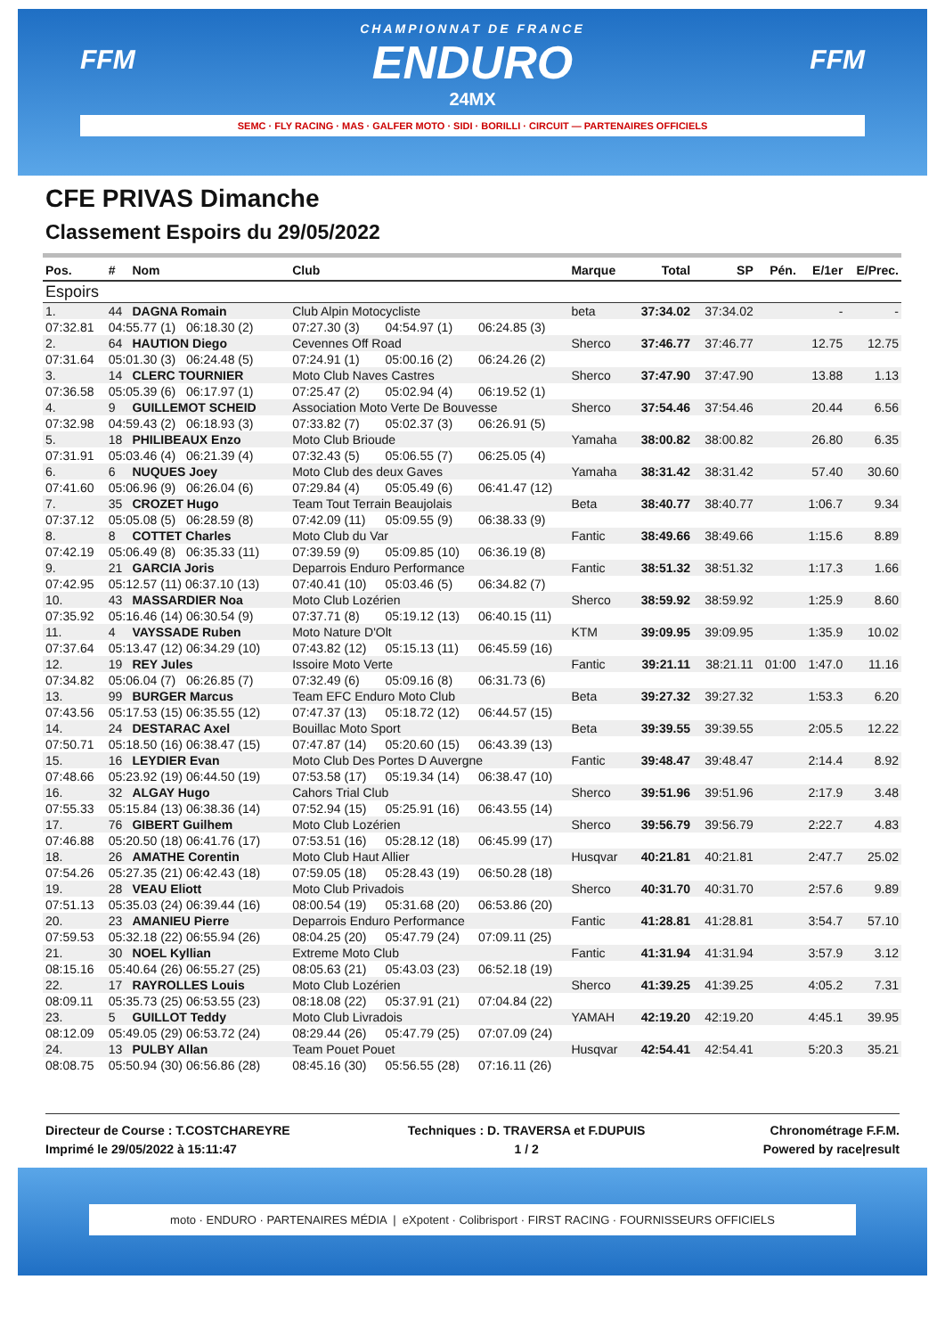FFM FFM
CHAMPIONNAT DE FRANCE
ENDURO
24MX
SEMC · FLY RACING · MAS · GALFER MOTO · SIDI · BORILLI · CIRCUIT — PARTENAIRES OFFICIELS
CFE PRIVAS Dimanche
Classement Espoirs du 29/05/2022
| Pos. | # | Nom | Club | | | Marque | Total | SP | Pén. | E/1er | E/Prec. |
| --- | --- | --- | --- | --- | --- | --- | --- | --- | --- | --- | --- |
| Espoirs | | | | | | | | | | | |
| 1. | 44 | DAGNA Romain | Club Alpin Motocycliste | | | beta | 37:34.02 | 37:34.02 | | - | - |
| 07:32.81 | 04:55.77 (1) 06:18.30 (2) | | 07:27.30 (3) | 04:54.97 (1) | 06:24.85 (3) | | | | | | |
| 2. | 64 | HAUTION Diego | Cevennes Off Road | | | Sherco | 37:46.77 | 37:46.77 | | 12.75 | 12.75 |
| 07:31.64 | 05:01.30 (3) 06:24.48 (5) | | 07:24.91 (1) | 05:00.16 (2) | 06:24.26 (2) | | | | | | |
| 3. | 14 | CLERC TOURNIER | Moto Club Naves Castres | | | Sherco | 37:47.90 | 37:47.90 | | 13.88 | 1.13 |
| 07:36.58 | 05:05.39 (6) 06:17.97 (1) | | 07:25.47 (2) | 05:02.94 (4) | 06:19.52 (1) | | | | | | |
| 4. | 9 | GUILLEMOT SCHEID | Association Moto Verte De Bouvesse | | | Sherco | 37:54.46 | 37:54.46 | | 20.44 | 6.56 |
| 07:32.98 | 04:59.43 (2) 06:18.93 (3) | | 07:33.82 (7) | 05:02.37 (3) | 06:26.91 (5) | | | | | | |
| 5. | 18 | PHILIBEAUX Enzo | Moto Club Brioude | | | Yamaha | 38:00.82 | 38:00.82 | | 26.80 | 6.35 |
| 07:31.91 | 05:03.46 (4) 06:21.39 (4) | | 07:32.43 (5) | 05:06.55 (7) | 06:25.05 (4) | | | | | | |
| 6. | 6 | NUQUES Joey | Moto Club des deux Gaves | | | Yamaha | 38:31.42 | 38:31.42 | | 57.40 | 30.60 |
| 07:41.60 | 05:06.96 (9) 06:26.04 (6) | | 07:29.84 (4) | 05:05.49 (6) | 06:41.47 (12) | | | | | | |
| 7. | 35 | CROZET Hugo | Team Tout Terrain Beaujolais | | | Beta | 38:40.77 | 38:40.77 | | 1:06.7 | 9.34 |
| 07:37.12 | 05:05.08 (5) 06:28.59 (8) | | 07:42.09 (11) | 05:09.55 (9) | 06:38.33 (9) | | | | | | |
| 8. | 8 | COTTET Charles | Moto Club du Var | | | Fantic | 38:49.66 | 38:49.66 | | 1:15.6 | 8.89 |
| 07:42.19 | 05:06.49 (8) 06:35.33 (11) | | 07:39.59 (9) | 05:09.85 (10) | 06:36.19 (8) | | | | | | |
| 9. | 21 | GARCIA Joris | Deparrois Enduro Performance | | | Fantic | 38:51.32 | 38:51.32 | | 1:17.3 | 1.66 |
| 07:42.95 | 05:12.57 (11) 06:37.10 (13) | | 07:40.41 (10) | 05:03.46 (5) | 06:34.82 (7) | | | | | | |
| 10. | 43 | MASSARDIER Noa | Moto Club Lozérien | | | Sherco | 38:59.92 | 38:59.92 | | 1:25.9 | 8.60 |
| 07:35.92 | 05:16.46 (14) 06:30.54 (9) | | 07:37.71 (8) | 05:19.12 (13) | 06:40.15 (11) | | | | | | |
| 11. | 4 | VAYSSADE Ruben | Moto Nature D'Olt | | | KTM | 39:09.95 | 39:09.95 | | 1:35.9 | 10.02 |
| 07:37.64 | 05:13.47 (12) 06:34.29 (10) | | 07:43.82 (12) | 05:15.13 (11) | 06:45.59 (16) | | | | | | |
| 12. | 19 | REY Jules | Issoire Moto Verte | | | Fantic | 39:21.11 | 38:21.11 | 01:00 | 1:47.0 | 11.16 |
| 07:34.82 | 05:06.04 (7) 06:26.85 (7) | | 07:32.49 (6) | 05:09.16 (8) | 06:31.73 (6) | | | | | | |
| 13. | 99 | BURGER Marcus | Team EFC Enduro Moto Club | | | Beta | 39:27.32 | 39:27.32 | | 1:53.3 | 6.20 |
| 07:43.56 | 05:17.53 (15) 06:35.55 (12) | | 07:47.37 (13) | 05:18.72 (12) | 06:44.57 (15) | | | | | | |
| 14. | 24 | DESTARAC Axel | Bouillac Moto Sport | | | Beta | 39:39.55 | 39:39.55 | | 2:05.5 | 12.22 |
| 07:50.71 | 05:18.50 (16) 06:38.47 (15) | | 07:47.87 (14) | 05:20.60 (15) | 06:43.39 (13) | | | | | | |
| 15. | 16 | LEYDIER Evan | Moto Club Des Portes D Auvergne | | | Fantic | 39:48.47 | 39:48.47 | | 2:14.4 | 8.92 |
| 07:48.66 | 05:23.92 (19) 06:44.50 (19) | | 07:53.58 (17) | 05:19.34 (14) | 06:38.47 (10) | | | | | | |
| 16. | 32 | ALGAY Hugo | Cahors Trial Club | | | Sherco | 39:51.96 | 39:51.96 | | 2:17.9 | 3.48 |
| 07:55.33 | 05:15.84 (13) 06:38.36 (14) | | 07:52.94 (15) | 05:25.91 (16) | 06:43.55 (14) | | | | | | |
| 17. | 76 | GIBERT Guilhem | Moto Club Lozérien | | | Sherco | 39:56.79 | 39:56.79 | | 2:22.7 | 4.83 |
| 07:46.88 | 05:20.50 (18) 06:41.76 (17) | | 07:53.51 (16) | 05:28.12 (18) | 06:45.99 (17) | | | | | | |
| 18. | 26 | AMATHE Corentin | Moto Club Haut Allier | | | Husqvar | 40:21.81 | 40:21.81 | | 2:47.7 | 25.02 |
| 07:54.26 | 05:27.35 (21) 06:42.43 (18) | | 07:59.05 (18) | 05:28.43 (19) | 06:50.28 (18) | | | | | | |
| 19. | 28 | VEAU Eliott | Moto Club Privadois | | | Sherco | 40:31.70 | 40:31.70 | | 2:57.6 | 9.89 |
| 07:51.13 | 05:35.03 (24) 06:39.44 (16) | | 08:00.54 (19) | 05:31.68 (20) | 06:53.86 (20) | | | | | | |
| 20. | 23 | AMANIEU Pierre | Deparrois Enduro Performance | | | Fantic | 41:28.81 | 41:28.81 | | 3:54.7 | 57.10 |
| 07:59.53 | 05:32.18 (22) 06:55.94 (26) | | 08:04.25 (20) | 05:47.79 (24) | 07:09.11 (25) | | | | | | |
| 21. | 30 | NOEL Kyllian | Extreme Moto Club | | | Fantic | 41:31.94 | 41:31.94 | | 3:57.9 | 3.12 |
| 08:15.16 | 05:40.64 (26) 06:55.27 (25) | | 08:05.63 (21) | 05:43.03 (23) | 06:52.18 (19) | | | | | | |
| 22. | 17 | RAYROLLES Louis | Moto Club Lozérien | | | Sherco | 41:39.25 | 41:39.25 | | 4:05.2 | 7.31 |
| 08:09.11 | 05:35.73 (25) 06:53.55 (23) | | 08:18.08 (22) | 05:37.91 (21) | 07:04.84 (22) | | | | | | |
| 23. | 5 | GUILLOT Teddy | Moto Club Livradois | | | YAMAH | 42:19.20 | 42:19.20 | | 4:45.1 | 39.95 |
| 08:12.09 | 05:49.05 (29) 06:53.72 (24) | | 08:29.44 (26) | 05:47.79 (25) | 07:07.09 (24) | | | | | | |
| 24. | 13 | PULBY Allan | Team Pouet Pouet | | | Husqvar | 42:54.41 | 42:54.41 | | 5:20.3 | 35.21 |
| 08:08.75 | 05:50.94 (30) 06:56.86 (28) | | 08:45.16 (30) | 05:56.55 (28) | 07:16.11 (26) | | | | | | |
Directeur de Course : T.COSTCHAREYRE
Imprimé le 29/05/2022 à 15:11:47
Techniques : D. TRAVERSA et F.DUPUIS
1 / 2
Chronométrage F.F.M.
Powered by race|result
moto · ENDURO · PARTENAIRES MÉDIA | eXpotent · Colibrisport · FIRST RACING · FOURNISSEURS OFFICIELS